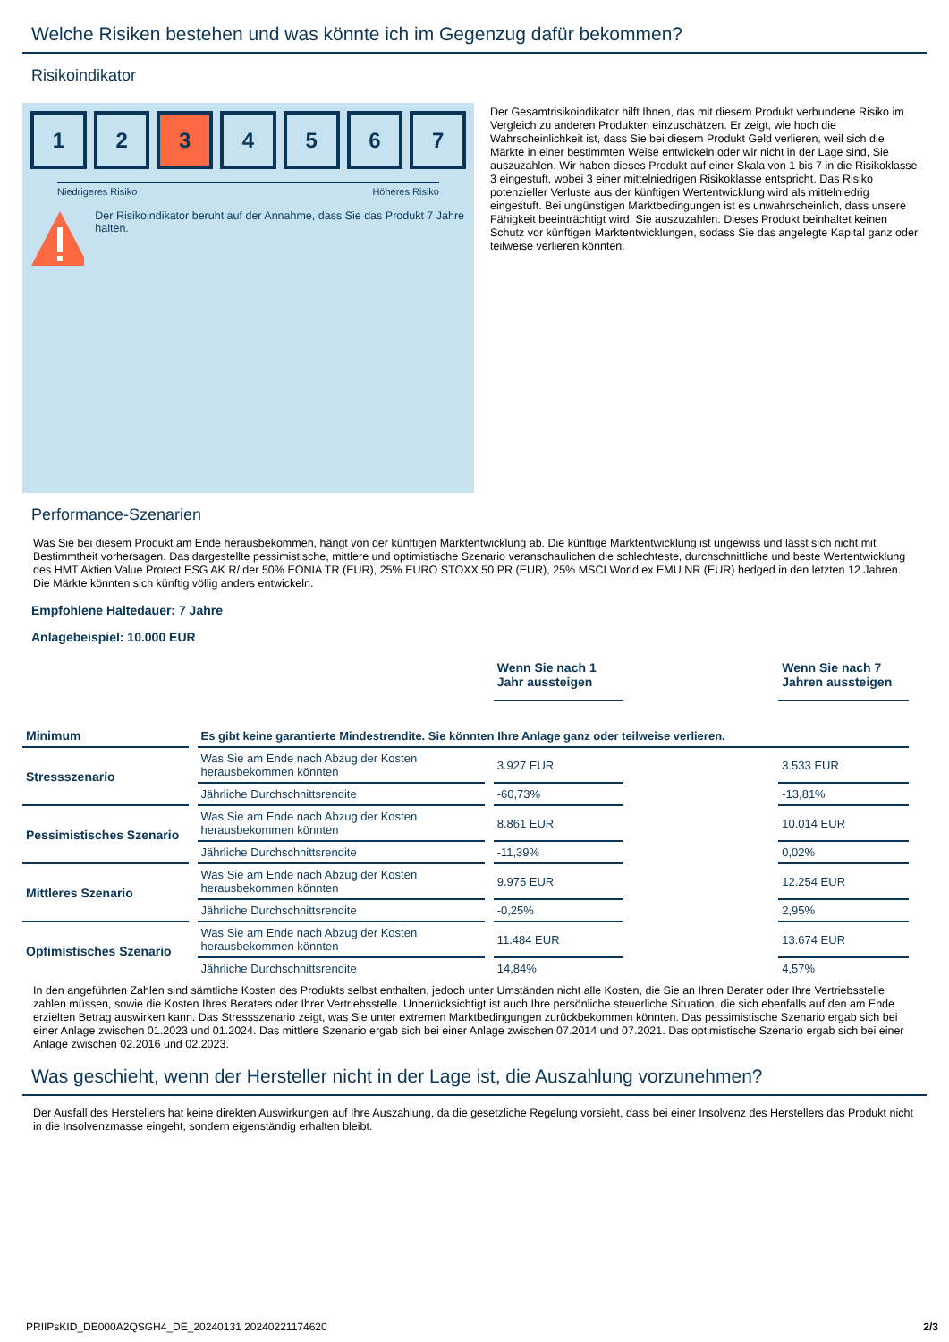Welche Risiken bestehen und was könnte ich im Gegenzug dafür bekommen?
Risikoindikator
1 2 3 4 5 6 7
Niedrigeres Risiko Höheres Risiko
Der Risikoindikator beruht auf der Annahme, dass Sie das Produkt 7 Jahre halten.
Der Gesamtrisikoindikator hilft Ihnen, das mit diesem Produkt verbundene Risiko im Vergleich zu anderen Produkten einzuschätzen. Er zeigt, wie hoch die Wahrscheinlichkeit ist, dass Sie bei diesem Produkt Geld verlieren, weil sich die Märkte in einer bestimmten Weise entwickeln oder wir nicht in der Lage sind, Sie auszuzahlen. Wir haben dieses Produkt auf einer Skala von 1 bis 7 in die Risikoklasse 3 eingestuft, wobei 3 einer mittelniedrigen Risikoklasse entspricht. Das Risiko potenzieller Verluste aus der künftigen Wertentwicklung wird als mittelniedrig eingestuft. Bei ungünstigen Marktbedingungen ist es unwahrscheinlich, dass unsere Fähigkeit beeinträchtigt wird, Sie auszuzahlen. Dieses Produkt beinhaltet keinen Schutz vor künftigen Marktentwicklungen, sodass Sie das angelegte Kapital ganz oder teilweise verlieren könnten.
Performance-Szenarien
Was Sie bei diesem Produkt am Ende herausbekommen, hängt von der künftigen Marktentwicklung ab. Die künftige Marktentwicklung ist ungewiss und lässt sich nicht mit Bestimmtheit vorhersagen. Das dargestellte pessimistische, mittlere und optimistische Szenario veranschaulichen die schlechteste, durchschnittliche und beste Wertentwicklung des HMT Aktien Value Protect ESG AK R/ der 50% EONIA TR (EUR), 25% EURO STOXX 50 PR (EUR), 25% MSCI World ex EMU NR (EUR) hedged in den letzten 12 Jahren. Die Märkte könnten sich künftig völlig anders entwickeln.
Empfohlene Haltedauer: 7 Jahre
Anlagebeispiel: 10.000 EUR
| | | Wenn Sie nach 1 Jahr aussteigen | | Wenn Sie nach 7 Jahren aussteigen |
| Minimum | Es gibt keine garantierte Mindestrendite. Sie könnten Ihre Anlage ganz oder teilweise verlieren. | | | |
| Stressszenario | Was Sie am Ende nach Abzug der Kosten herausbekommen könnten | 3.927 EUR | | 3.533 EUR |
| | Jährliche Durchschnittsrendite | -60,73% | | -13,81% |
| Pessimistisches Szenario | Was Sie am Ende nach Abzug der Kosten herausbekommen könnten | 8.861 EUR | | 10.014 EUR |
| | Jährliche Durchschnittsrendite | -11,39% | | 0,02% |
| Mittleres Szenario | Was Sie am Ende nach Abzug der Kosten herausbekommen könnten | 9.975 EUR | | 12.254 EUR |
| | Jährliche Durchschnittsrendite | -0,25% | | 2,95% |
| Optimistisches Szenario | Was Sie am Ende nach Abzug der Kosten herausbekommen könnten | 11.484 EUR | | 13.674 EUR |
| | Jährliche Durchschnittsrendite | 14,84% | | 4,57% |
In den angeführten Zahlen sind sämtliche Kosten des Produkts selbst enthalten, jedoch unter Umständen nicht alle Kosten, die Sie an Ihren Berater oder Ihre Vertriebsstelle zahlen müssen, sowie die Kosten Ihres Beraters oder Ihrer Vertriebsstelle. Unberücksichtigt ist auch Ihre persönliche steuerliche Situation, die sich ebenfalls auf den am Ende erzielten Betrag auswirken kann. Das Stressszenario zeigt, was Sie unter extremen Marktbedingungen zurückbekommen könnten. Das pessimistische Szenario ergab sich bei einer Anlage zwischen 01.2023 und 01.2024. Das mittlere Szenario ergab sich bei einer Anlage zwischen 07.2014 und 07.2021. Das optimistische Szenario ergab sich bei einer Anlage zwischen 02.2016 und 02.2023.
Was geschieht, wenn der Hersteller nicht in der Lage ist, die Auszahlung vorzunehmen?
Der Ausfall des Herstellers hat keine direkten Auswirkungen auf Ihre Auszahlung, da die gesetzliche Regelung vorsieht, dass bei einer Insolvenz des Herstellers das Produkt nicht in die Insolvenzmasse eingeht, sondern eigenständig erhalten bleibt.
PRIIPsKID_DE000A2QSGH4_DE_20240131 20240221174620 2/3